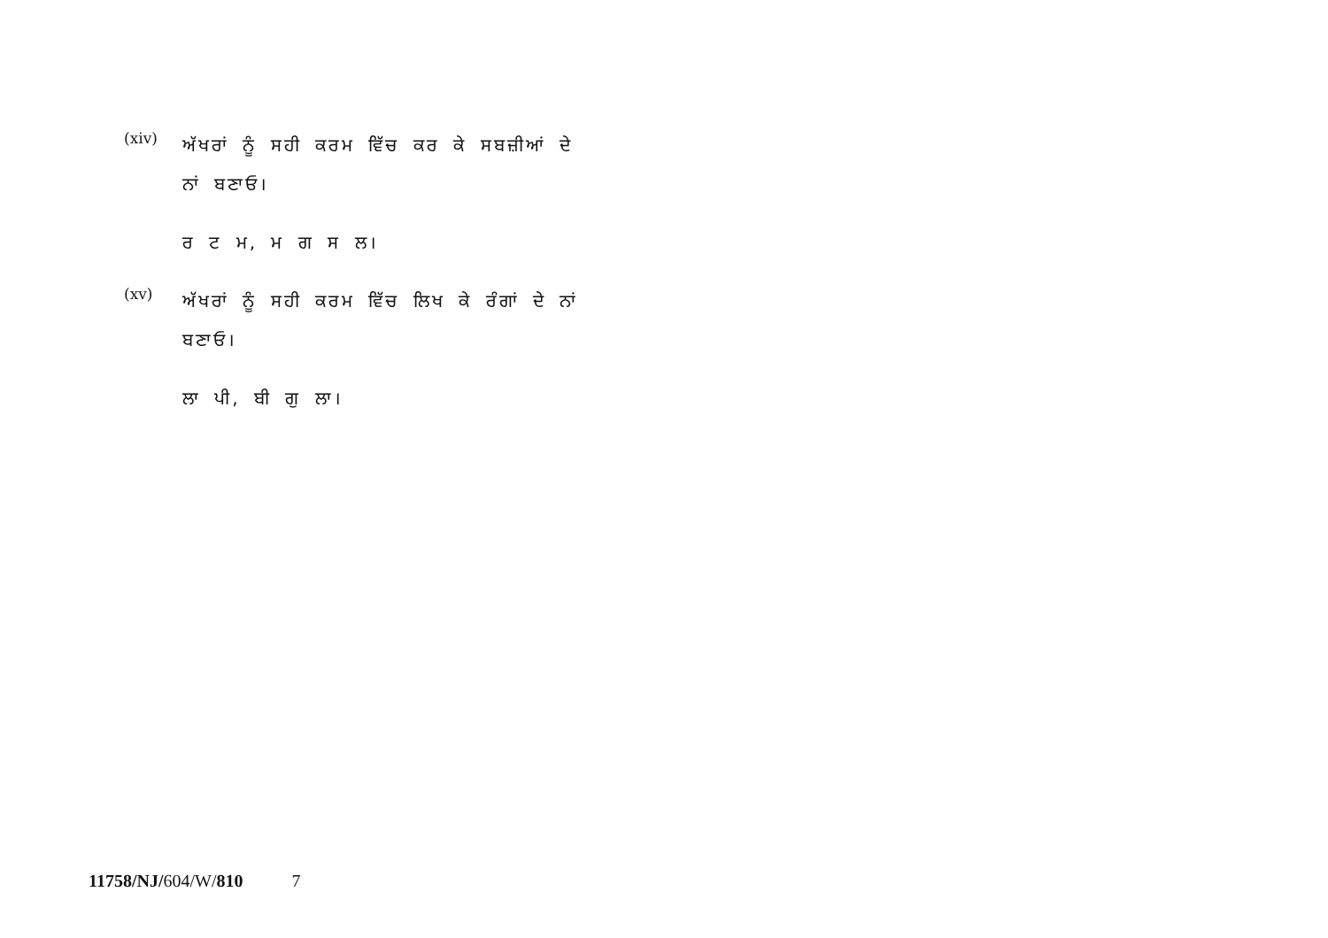(xiv)
ਅੱਖਰਾਂ ਨੂੰ ਸਹੀ ਕਰਮ ਵਿੱਚ ਕਰ ਕੇ ਸਬਜ਼ੀਆਂ ਦੇ ਨਾਂ ਬਣਾਓ।
ਰ ਟ ਮ, ਮ ਗ ਸ ਲ।
(xv)
ਅੱਖਰਾਂ ਨੂੰ ਸਹੀ ਕਰਮ ਵਿੱਚ ਲਿਖ ਕੇ ਰੰਗਾਂ ਦੇ ਨਾਂ ਬਣਾਓ।
ਲਾ ਪੀ, ਬੀ ਗੁ ਲਾ।
11758/NJ/604/W/810 7